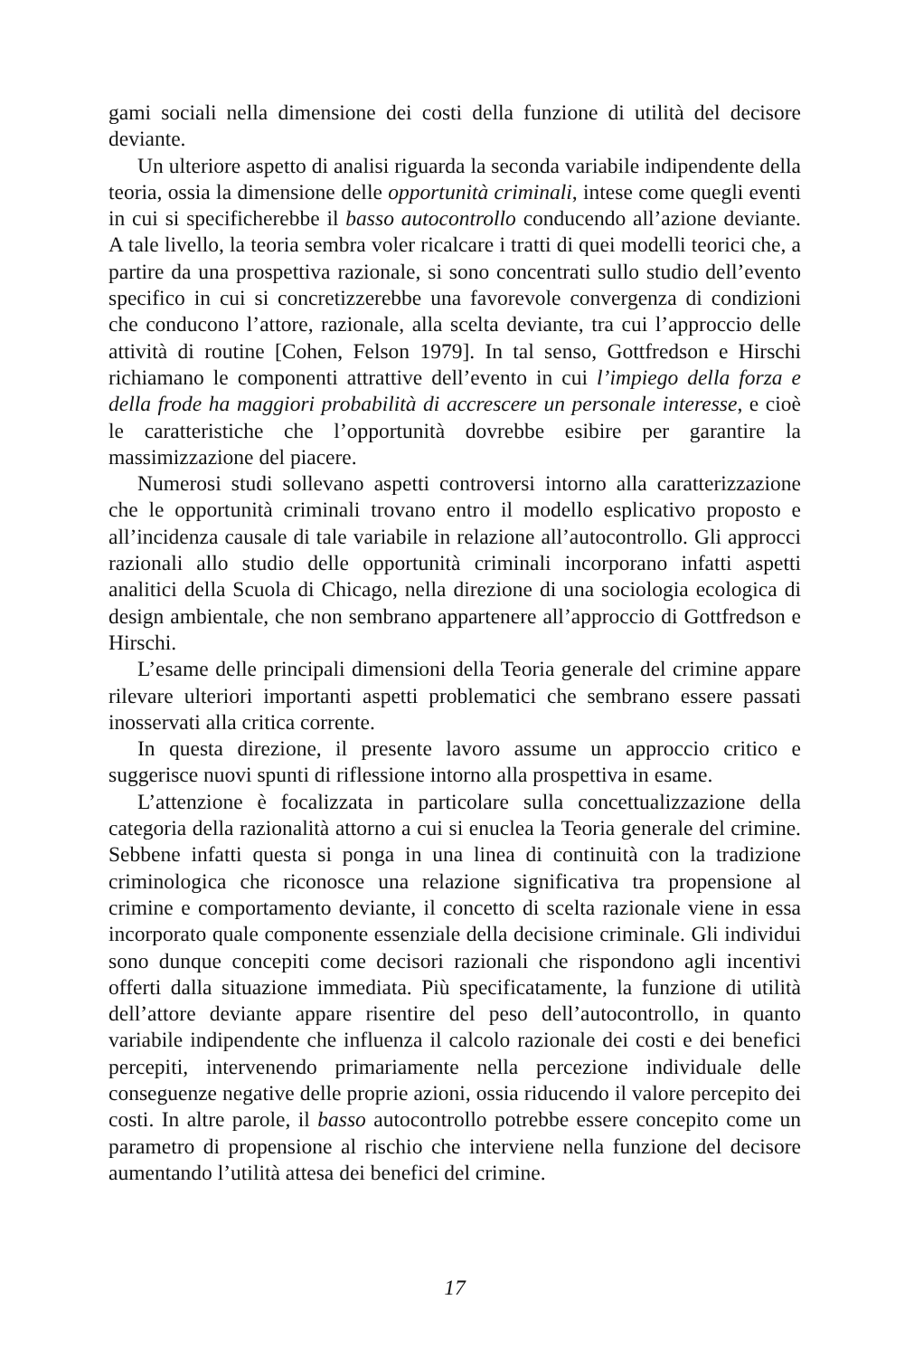gami sociali nella dimensione dei costi della funzione di utilità del decisore deviante.
Un ulteriore aspetto di analisi riguarda la seconda variabile indipendente della teoria, ossia la dimensione delle opportunità criminali, intese come quegli eventi in cui si specificherebbe il basso autocontrollo conducendo all’azione deviante. A tale livello, la teoria sembra voler ricalcare i tratti di quei modelli teorici che, a partire da una prospettiva razionale, si sono concentrati sullo studio dell’evento specifico in cui si concretizzerebbe una favorevole convergenza di condizioni che conducono l’attore, razionale, alla scelta deviante, tra cui l’approccio delle attività di routine [Cohen, Felson 1979]. In tal senso, Gottfredson e Hirschi richiamano le componenti attrattive dell’evento in cui l’impiego della forza e della frode ha maggiori probabilità di accrescere un personale interesse, e cioè le caratteristiche che l’opportunità dovrebbe esibire per garantire la massimizzazione del piacere.
Numerosi studi sollevano aspetti controversi intorno alla caratterizzazione che le opportunità criminali trovano entro il modello esplicativo proposto e all’incidenza causale di tale variabile in relazione all’autocontrollo. Gli approcci razionali allo studio delle opportunità criminali incorporano infatti aspetti analitici della Scuola di Chicago, nella direzione di una sociologia ecologica di design ambientale, che non sembrano appartenere all’approccio di Gottfredson e Hirschi.
L’esame delle principali dimensioni della Teoria generale del crimine appare rilevare ulteriori importanti aspetti problematici che sembrano essere passati inosservati alla critica corrente.
In questa direzione, il presente lavoro assume un approccio critico e suggerisce nuovi spunti di riflessione intorno alla prospettiva in esame.
L’attenzione è focalizzata in particolare sulla concettualizzazione della categoria della razionalità attorno a cui si enuclea la Teoria generale del crimine. Sebbene infatti questa si ponga in una linea di continuità con la tradizione criminologica che riconosce una relazione significativa tra propensione al crimine e comportamento deviante, il concetto di scelta razionale viene in essa incorporato quale componente essenziale della decisione criminale. Gli individui sono dunque concepiti come decisori razionali che rispondono agli incentivi offerti dalla situazione immediata. Più specificatamente, la funzione di utilità dell’attore deviante appare risentire del peso dell’autocontrollo, in quanto variabile indipendente che influenza il calcolo razionale dei costi e dei benefici percepiti, intervenendo primariamente nella percezione individuale delle conseguenze negative delle proprie azioni, ossia riducendo il valore percepito dei costi. In altre parole, il basso autocontrollo potrebbe essere concepito come un parametro di propensione al rischio che interviene nella funzione del decisore aumentando l’utilità attesa dei benefici del crimine.
17